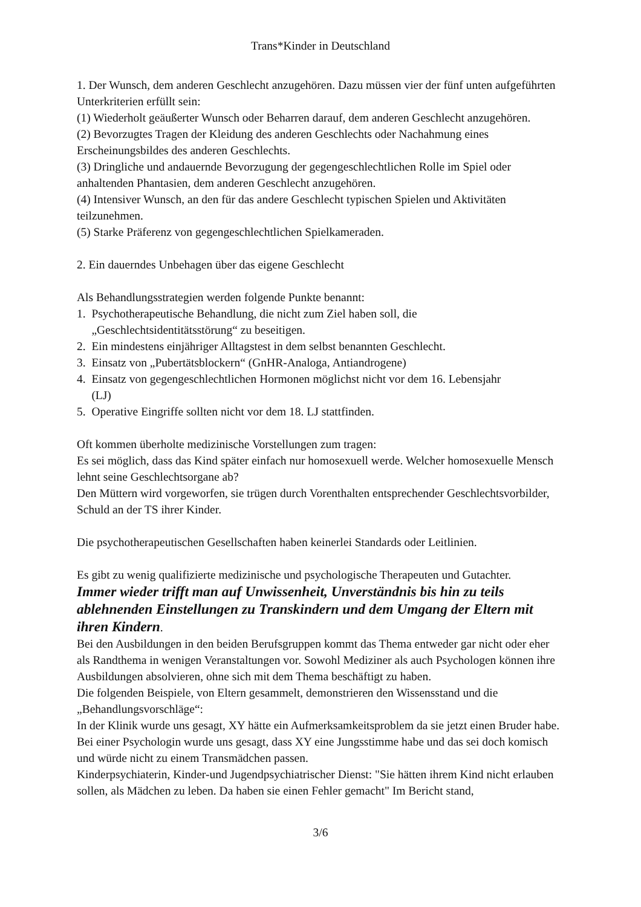Trans*Kinder in Deutschland
1. Der Wunsch, dem anderen Geschlecht anzugehören. Dazu müssen vier der fünf unten aufgeführten Unterkriterien erfüllt sein:
(1) Wiederholt geäußerter Wunsch oder Beharren darauf, dem anderen Geschlecht anzugehören.
(2) Bevorzugtes Tragen der Kleidung des anderen Geschlechts oder Nachahmung eines Erscheinungsbildes des anderen Geschlechts.
(3) Dringliche und andauernde Bevorzugung der gegengeschlechtlichen Rolle im Spiel oder anhaltenden Phantasien, dem anderen Geschlecht anzugehören.
(4) Intensiver Wunsch, an den für das andere Geschlecht typischen Spielen und Aktivitäten teilzunehmen.
(5) Starke Präferenz von gegengeschlechtlichen Spielkameraden.
2. Ein dauerndes Unbehagen über das eigene Geschlecht
Als Behandlungsstrategien werden folgende Punkte benannt:
1. Psychotherapeutische Behandlung, die nicht zum Ziel haben soll, die
„Geschlechtsidentitätsstörung“ zu beseitigen.
2. Ein mindestens einjähriger Alltagstest in dem selbst benannten Geschlecht.
3. Einsatz von „Pubertätsblockern“ (GnHR-Analoga, Antiandrogene)
4. Einsatz von gegengeschlechtlichen Hormonen möglichst nicht vor dem 16. Lebensjahr
(LJ)
5. Operative Eingriffe sollten nicht vor dem 18. LJ stattfinden.
Oft kommen überholte medizinische Vorstellungen zum tragen:
Es sei möglich, dass das Kind später einfach nur homosexuell werde. Welcher homosexuelle Mensch lehnt seine Geschlechtsorgane ab?
Den Müttern wird vorgeworfen, sie trügen durch Vorenthalten entsprechender Geschlechtsvorbilder, Schuld an der TS ihrer Kinder.
Die psychotherapeutischen Gesellschaften haben keinerlei Standards oder Leitlinien.
Es gibt zu wenig qualifizierte medizinische und psychologische Therapeuten und Gutachter.
Immer wieder trifft man auf Unwissenheit, Unverständnis bis hin zu teils ablehnenden Einstellungen zu Transkindern und dem Umgang der Eltern mit ihren Kindern.
Bei den Ausbildungen in den beiden Berufsgruppen kommt das Thema entweder gar nicht oder eher als Randthema in wenigen Veranstaltungen vor. Sowohl Mediziner als auch Psychologen können ihre Ausbildungen absolvieren, ohne sich mit dem Thema beschäftigt zu haben.
Die folgenden Beispiele, von Eltern gesammelt, demonstrieren den Wissensstand und die „Behandlungsvorschläge“:
In der Klinik wurde uns gesagt, XY hätte ein Aufmerksamkeitsproblem da sie jetzt einen Bruder habe.
Bei einer Psychologin wurde uns gesagt, dass XY eine Jungsstimme habe und das sei doch komisch und würde nicht zu einem Transmädchen passen.
Kinderpsychiaterin, Kinder-und Jugendpsychiatrischer Dienst: "Sie hätten ihrem Kind nicht erlauben sollen, als Mädchen zu leben. Da haben sie einen Fehler gemacht" Im Bericht stand,
3/6